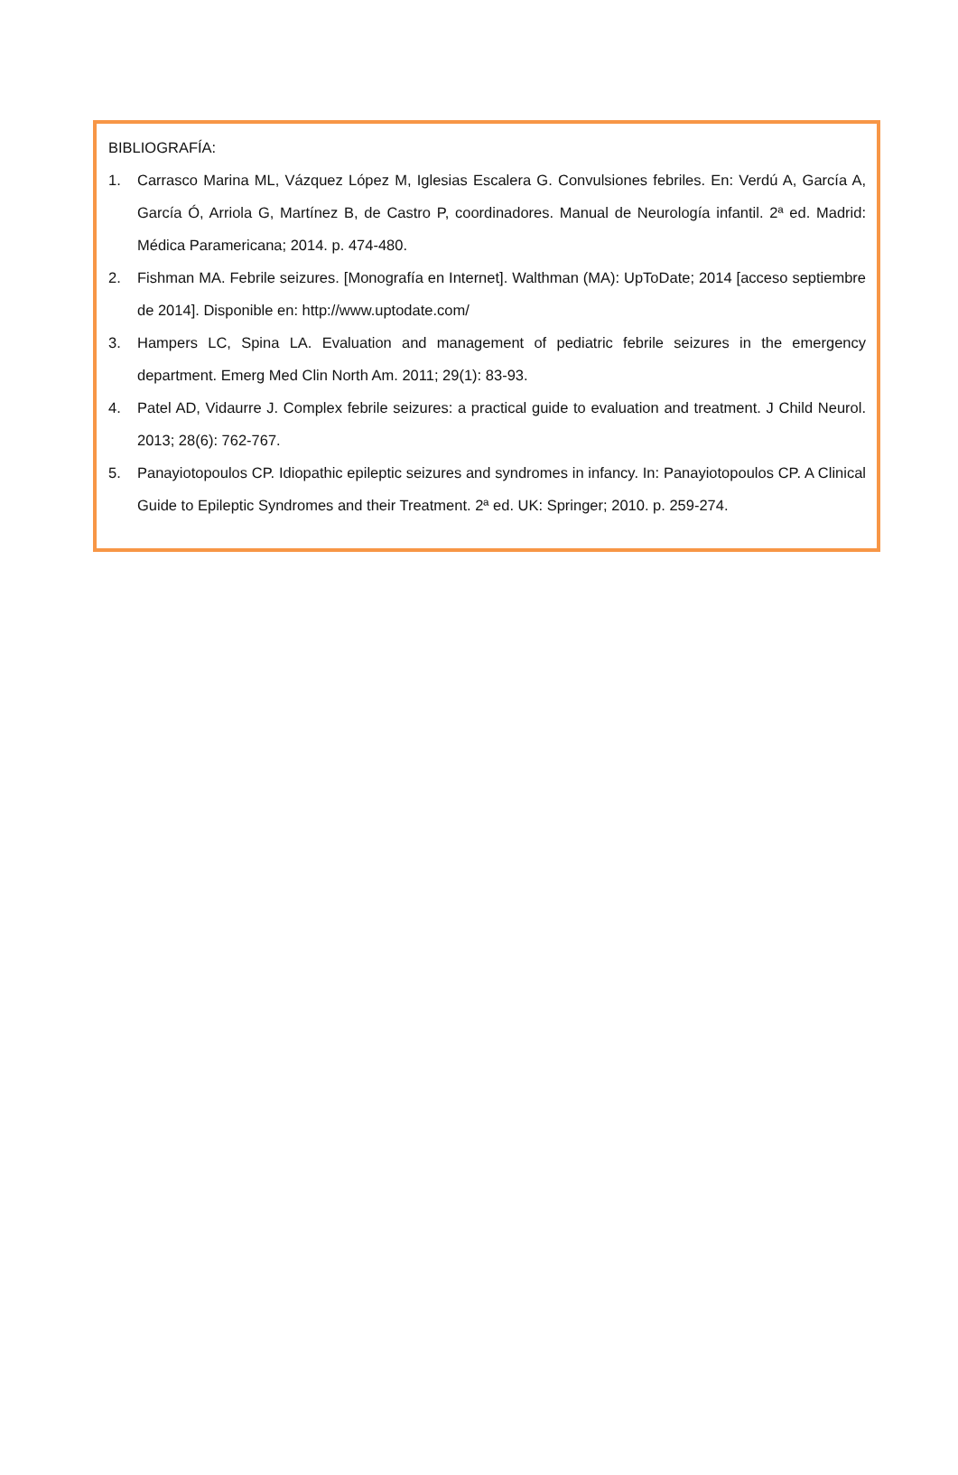BIBLIOGRAFÍA:
1. Carrasco Marina ML, Vázquez López M, Iglesias Escalera G. Convulsiones febriles. En: Verdú A, García A, García Ó, Arriola G, Martínez B, de Castro P, coordinadores. Manual de Neurología infantil. 2ª ed. Madrid: Médica Paramericana; 2014. p. 474-480.
2. Fishman MA. Febrile seizures. [Monografía en Internet]. Walthman (MA): UpToDate; 2014 [acceso septiembre de 2014]. Disponible en: http://www.uptodate.com/
3. Hampers LC, Spina LA. Evaluation and management of pediatric febrile seizures in the emergency department. Emerg Med Clin North Am. 2011; 29(1): 83-93.
4. Patel AD, Vidaurre J. Complex febrile seizures: a practical guide to evaluation and treatment. J Child Neurol. 2013; 28(6): 762-767.
5. Panayiotopoulos CP. Idiopathic epileptic seizures and syndromes in infancy. In: Panayiotopoulos CP. A Clinical Guide to Epileptic Syndromes and their Treatment. 2ª ed. UK: Springer; 2010. p. 259-274.